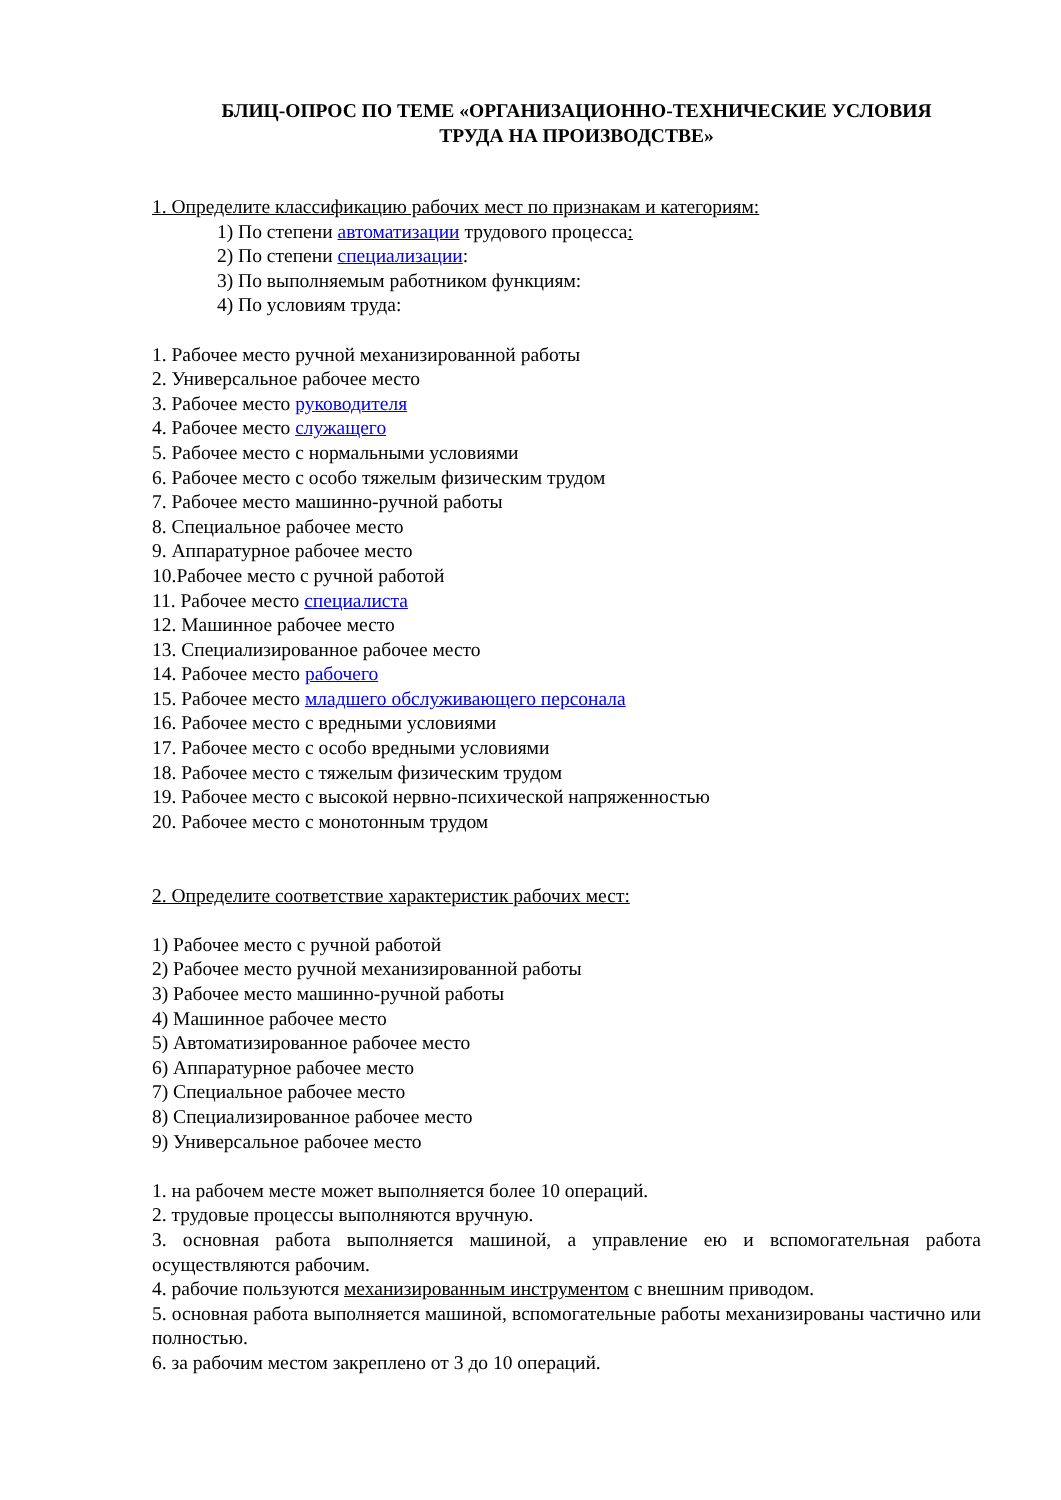БЛИЦ-ОПРОС ПО ТЕМЕ «ОРГАНИЗАЦИОННО-ТЕХНИЧЕСКИЕ УСЛОВИЯ
ТРУДА НА ПРОИЗВОДСТВЕ»
1. Определите классификацию рабочих мест по признакам и категориям:
1) По степени автоматизации трудового процесса:
2) По степени специализации:
3) По выполняемым работником функциям:
4) По условиям труда:
1. Рабочее место ручной механизированной работы
2. Универсальное рабочее место
3. Рабочее место руководителя
4. Рабочее место служащего
5. Рабочее место с нормальными условиями
6. Рабочее место с особо тяжелым физическим трудом
7. Рабочее место машинно-ручной работы
8. Специальное рабочее место
9. Аппаратурное рабочее место
10.Рабочее место с ручной работой
11. Рабочее место специалиста
12. Машинное рабочее место
13. Специализированное рабочее место
14. Рабочее место рабочего
15. Рабочее место младшего обслуживающего персонала
16. Рабочее место с вредными условиями
17. Рабочее место с особо вредными условиями
18. Рабочее место с тяжелым физическим трудом
19. Рабочее место с высокой нервно-психической напряженностью
20. Рабочее место с монотонным трудом
2. Определите соответствие характеристик рабочих мест:
1) Рабочее место с ручной работой
2) Рабочее место ручной механизированной работы
3) Рабочее место машинно-ручной работы
4) Машинное рабочее место
5) Автоматизированное рабочее место
6) Аппаратурное рабочее место
7) Специальное рабочее место
8) Специализированное рабочее место
9) Универсальное рабочее место
1. на рабочем месте может выполняется более 10 операций.
2. трудовые процессы выполняются вручную.
3. основная работа выполняется машиной, а управление ею и вспомогательная работа осуществляются рабочим.
4. рабочие пользуются механизированным инструментом с внешним приводом.
5. основная работа выполняется машиной, вспомогательные работы механизированы частично или полностью.
6. за рабочим местом закреплено от 3 до 10 операций.